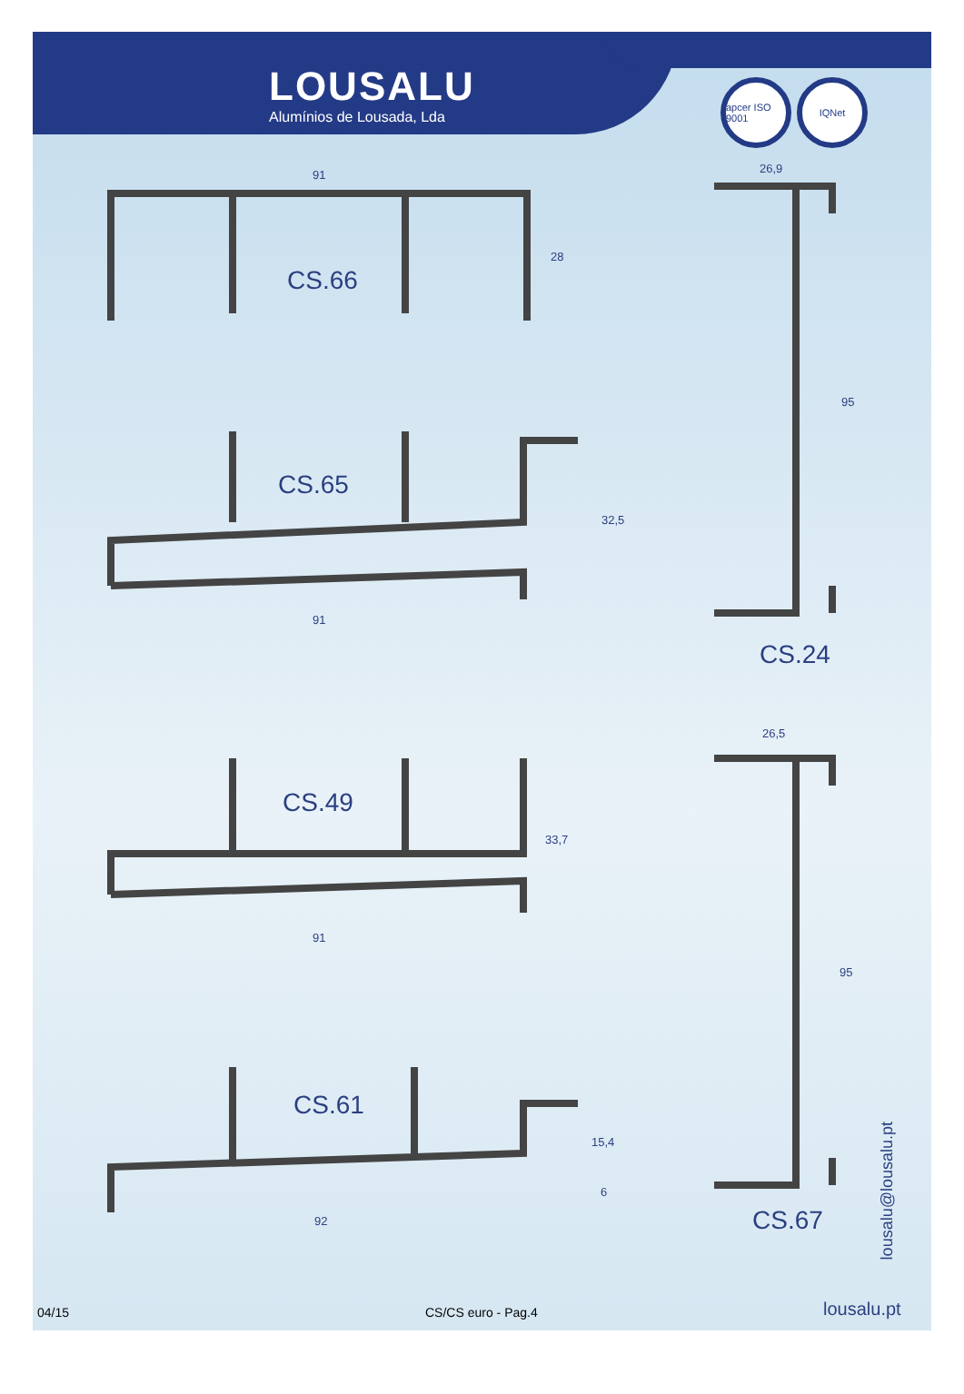LOUSALU
Alumínios de Lousada, Lda
apcer ISO 9001
IQNet
CS.66
91
28
CS.65
32,5
91
CS.49
33,7
91
CS.61
15,4
6
92
26,9
95
CS.24
26,5
95
CS.67
lousalu@lousalu.pt
04/15 CS/CS euro - Pag.4 lousalu.pt